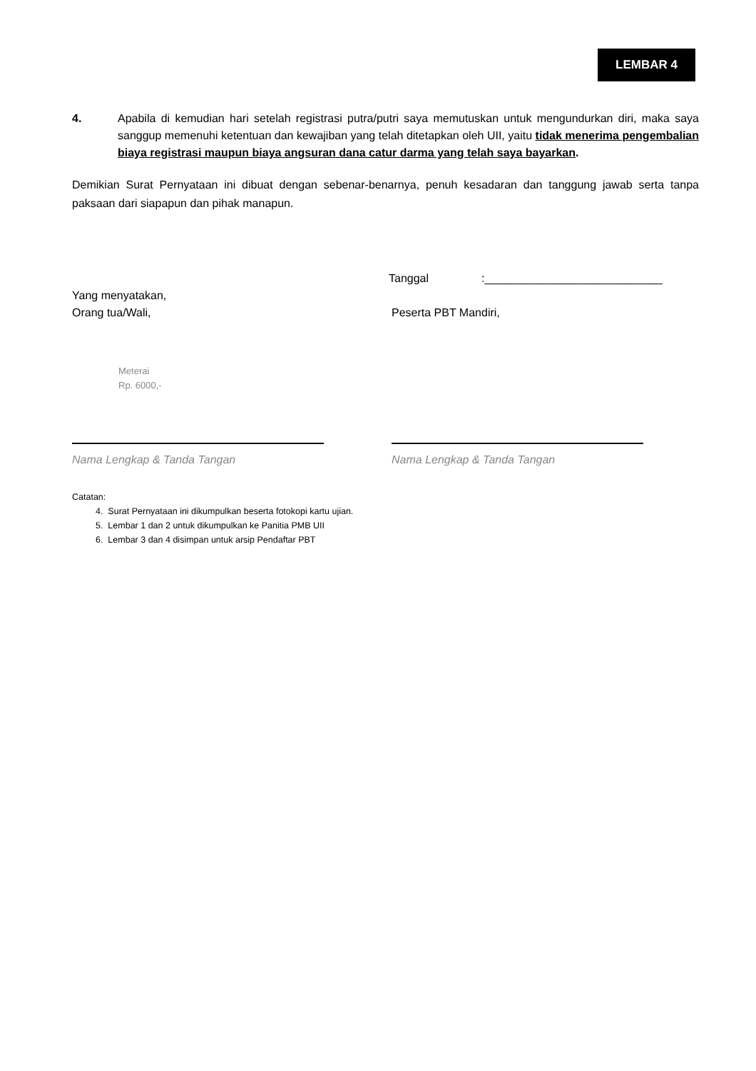LEMBAR 4
4. Apabila di kemudian hari setelah registrasi putra/putri saya memutuskan untuk mengundurkan diri, maka saya sanggup memenuhi ketentuan dan kewajiban yang telah ditetapkan oleh UII, yaitu tidak menerima pengembalian biaya registrasi maupun biaya angsuran dana catur darma yang telah saya bayarkan.
Demikian Surat Pernyataan ini dibuat dengan sebenar-benarnya, penuh kesadaran dan tanggung jawab serta tanpa paksaan dari siapapun dan pihak manapun.
Tanggal :____________________________
Yang menyatakan,
Orang tua/Wali, Peserta PBT Mandiri,
Meterai
Rp. 6000,-
Nama Lengkap & Tanda Tangan Nama Lengkap & Tanda Tangan
Catatan:
4. Surat Pernyataan ini dikumpulkan beserta fotokopi kartu ujian.
5. Lembar 1 dan 2 untuk dikumpulkan ke Panitia PMB UII
6. Lembar 3 dan 4 disimpan untuk arsip Pendaftar PBT